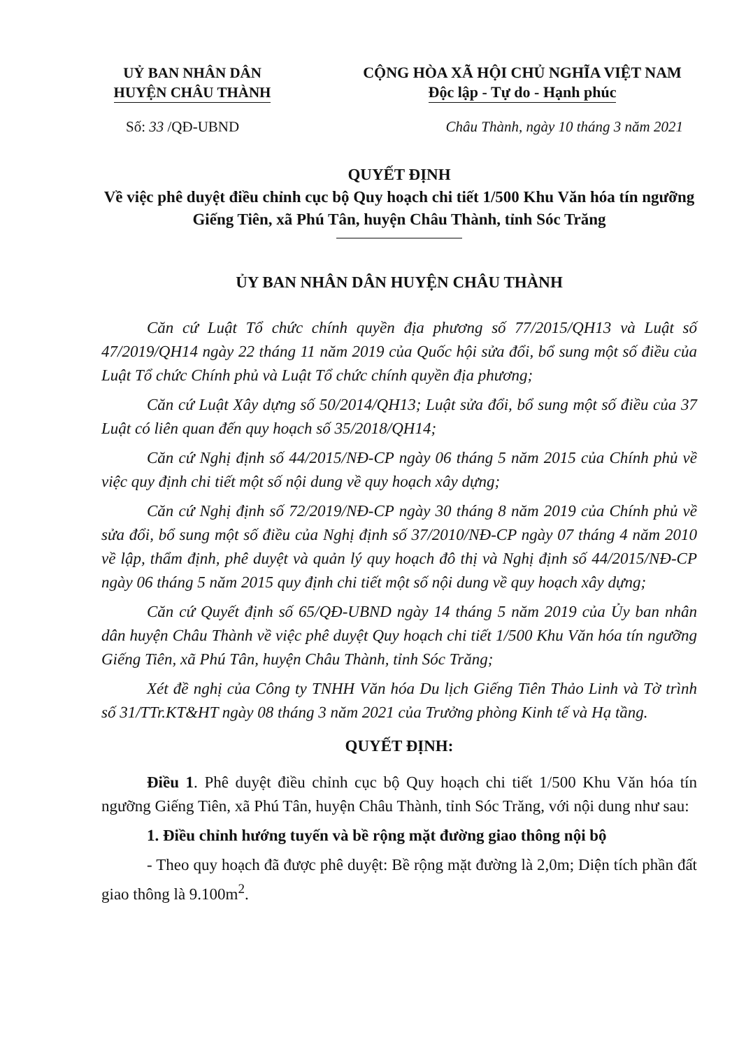UỶ BAN NHÂN DÂN
HUYỆN CHÂU THÀNH
CỘNG HÒA XÃ HỘI CHỦ NGHĨA VIỆT NAM
Độc lập - Tự do - Hạnh phúc
Số: 33 /QĐ-UBND Châu Thành, ngày 10 tháng 3 năm 2021
QUYẾT ĐỊNH
Về việc phê duyệt điều chỉnh cục bộ Quy hoạch chi tiết 1/500 Khu Văn hóa tín ngưỡng Giếng Tiên, xã Phú Tân, huyện Châu Thành, tỉnh Sóc Trăng
ỦY BAN NHÂN DÂN HUYỆN CHÂU THÀNH
Căn cứ Luật Tổ chức chính quyền địa phương số 77/2015/QH13 và Luật số 47/2019/QH14 ngày 22 tháng 11 năm 2019 của Quốc hội sửa đổi, bổ sung một số điều của Luật Tổ chức Chính phủ và Luật Tổ chức chính quyền địa phương;
Căn cứ Luật Xây dựng số 50/2014/QH13; Luật sửa đổi, bổ sung một số điều của 37 Luật có liên quan đến quy hoạch số 35/2018/QH14;
Căn cứ Nghị định số 44/2015/NĐ-CP ngày 06 tháng 5 năm 2015 của Chính phủ về việc quy định chi tiết một số nội dung về quy hoạch xây dựng;
Căn cứ Nghị định số 72/2019/NĐ-CP ngày 30 tháng 8 năm 2019 của Chính phủ về sửa đổi, bổ sung một số điều của Nghị định số 37/2010/NĐ-CP ngày 07 tháng 4 năm 2010 về lập, thẩm định, phê duyệt và quản lý quy hoạch đô thị và Nghị định số 44/2015/NĐ-CP ngày 06 tháng 5 năm 2015 quy định chi tiết một số nội dung về quy hoạch xây dựng;
Căn cứ Quyết định số 65/QĐ-UBND ngày 14 tháng 5 năm 2019 của Ủy ban nhân dân huyện Châu Thành về việc phê duyệt Quy hoạch chi tiết 1/500 Khu Văn hóa tín ngưỡng Giếng Tiên, xã Phú Tân, huyện Châu Thành, tỉnh Sóc Trăng;
Xét đề nghị của Công ty TNHH Văn hóa Du lịch Giếng Tiên Thảo Linh và Tờ trình số 31/TTr.KT&HT ngày 08 tháng 3 năm 2021 của Trưởng phòng Kinh tế và Hạ tầng.
QUYẾT ĐỊNH:
Điều 1. Phê duyệt điều chỉnh cục bộ Quy hoạch chi tiết 1/500 Khu Văn hóa tín ngưỡng Giếng Tiên, xã Phú Tân, huyện Châu Thành, tỉnh Sóc Trăng, với nội dung như sau:
1. Điều chỉnh hướng tuyến và bề rộng mặt đường giao thông nội bộ
- Theo quy hoạch đã được phê duyệt: Bề rộng mặt đường là 2,0m; Diện tích phần đất giao thông là 9.100m<sup>2</sup>.